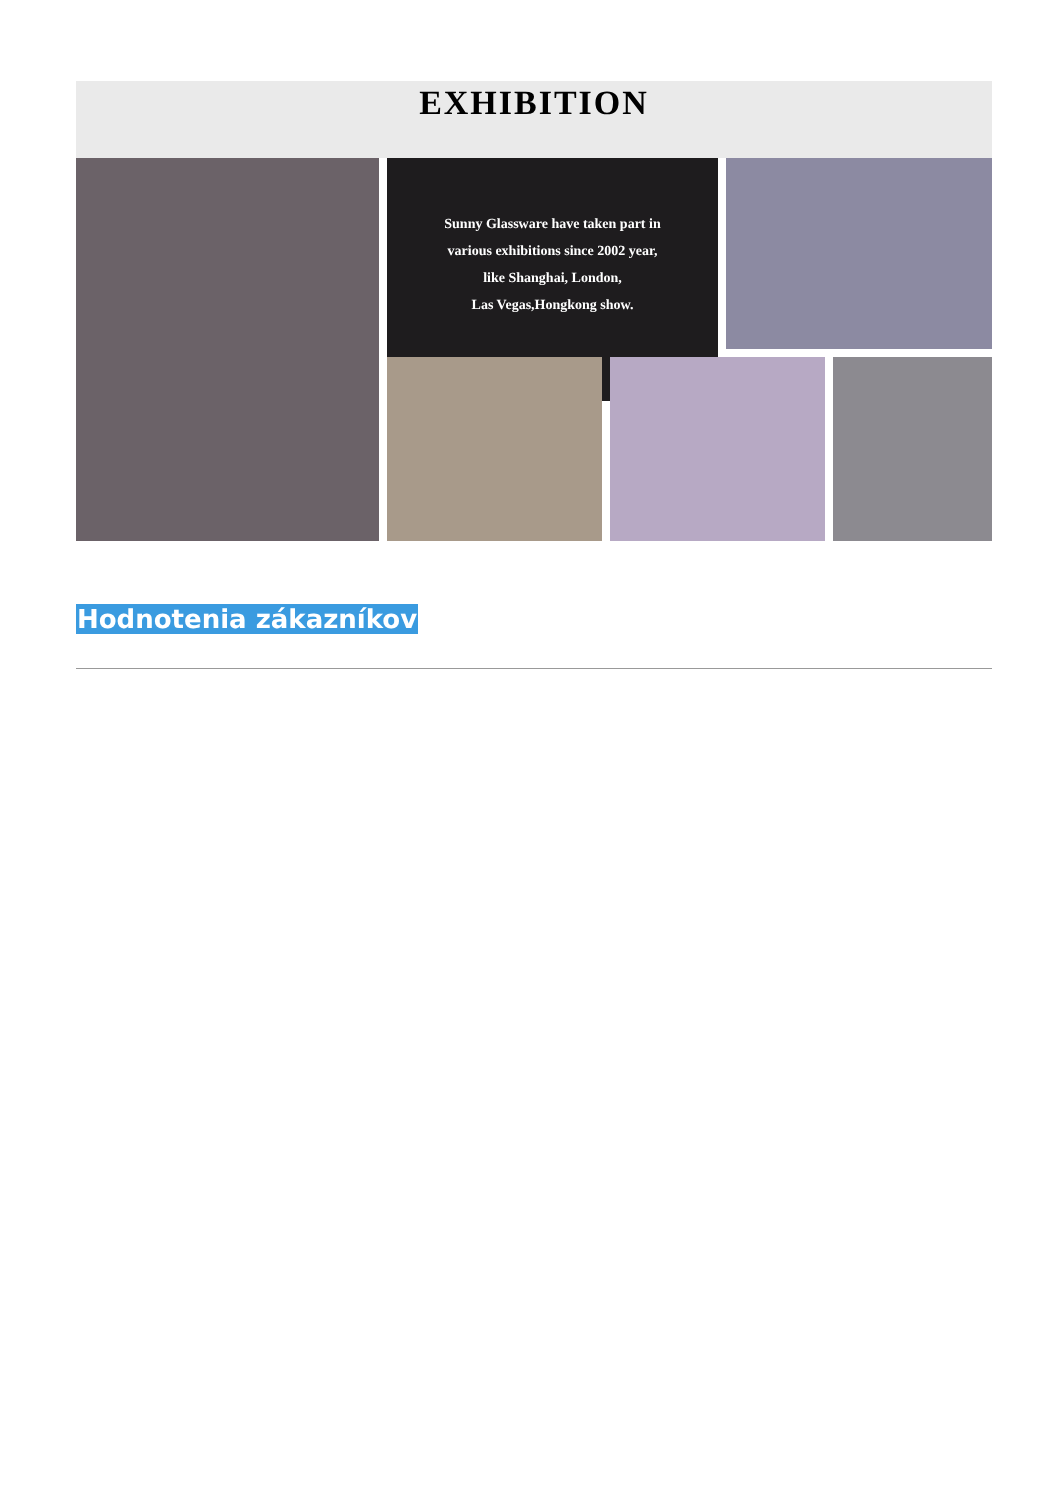EXHIBITION
Sunny Glassware have taken part in
various exhibitions since 2002 year,
like Shanghai, London,
Las Vegas,Hongkong show.
Hodnotenia zákazníkov